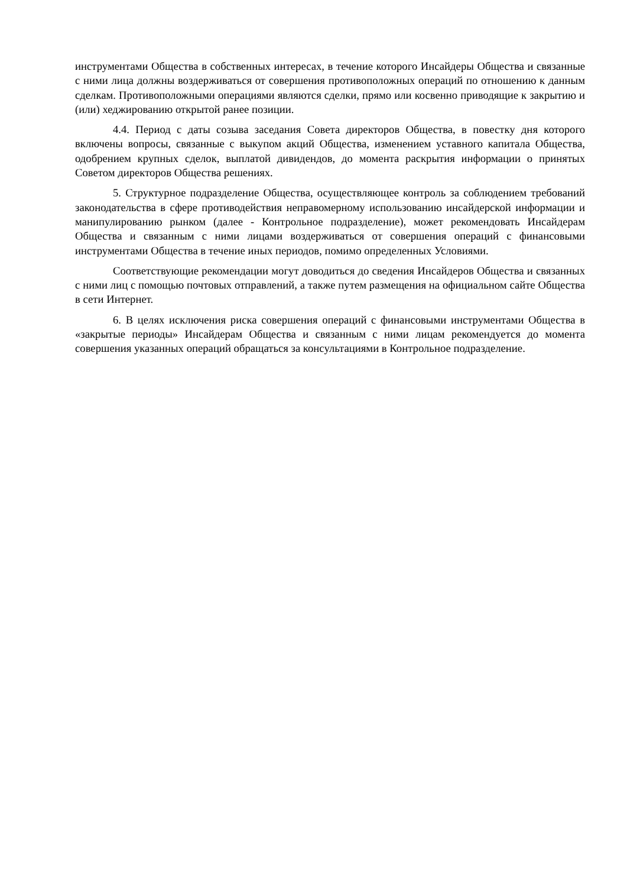инструментами Общества в собственных интересах, в течение которого Инсайдеры Общества и связанные с ними лица должны воздерживаться от совершения противоположных операций по отношению к данным сделкам. Противоположными операциями являются сделки, прямо или косвенно приводящие к закрытию и (или) хеджированию открытой ранее позиции.
4.4. Период с даты созыва заседания Совета директоров Общества, в повестку дня которого включены вопросы, связанные с выкупом акций Общества, изменением уставного капитала Общества, одобрением крупных сделок, выплатой дивидендов, до момента раскрытия информации о принятых Советом директоров Общества решениях.
5. Структурное подразделение Общества, осуществляющее контроль за соблюдением требований законодательства в сфере противодействия неправомерному использованию инсайдерской информации и манипулированию рынком (далее - Контрольное подразделение), может рекомендовать Инсайдерам Общества и связанным с ними лицами воздерживаться от совершения операций с финансовыми инструментами Общества в течение иных периодов, помимо определенных Условиями.
Соответствующие рекомендации могут доводиться до сведения Инсайдеров Общества и связанных с ними лиц с помощью почтовых отправлений, а также путем размещения на официальном сайте Общества в сети Интернет.
6. В целях исключения риска совершения операций с финансовыми инструментами Общества в «закрытые периоды» Инсайдерам Общества и связанным с ними лицам рекомендуется до момента совершения указанных операций обращаться за консультациями в Контрольное подразделение.